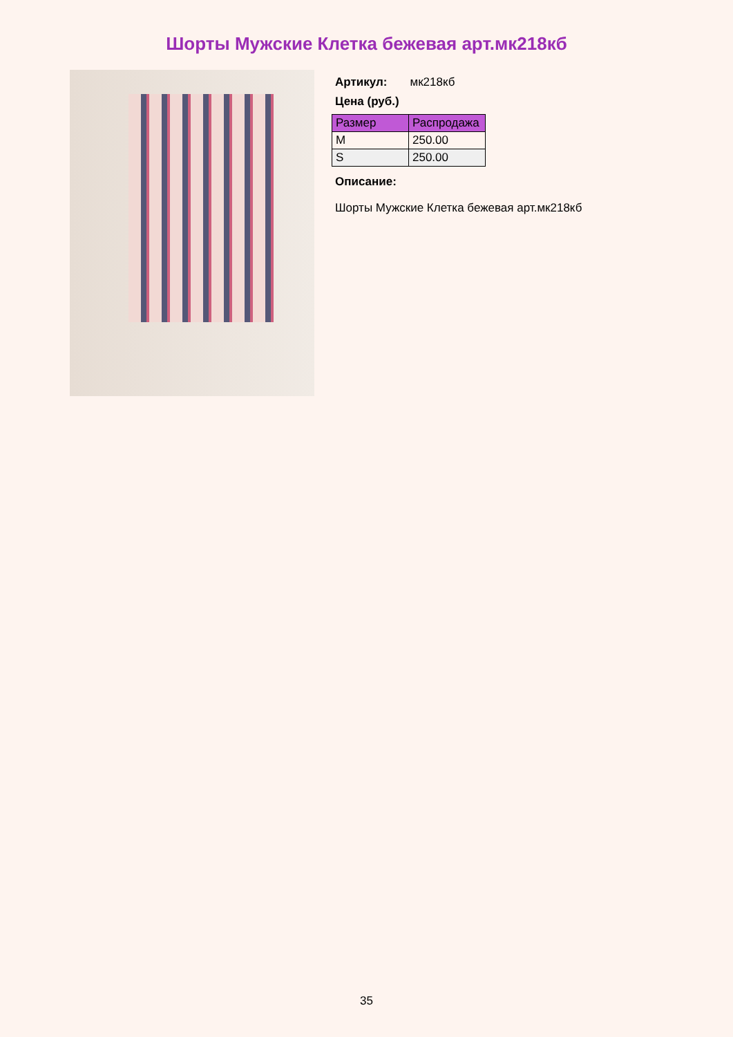Шорты Мужские Клетка бежевая арт.мк218кб
Артикул: мк218кб
Цена (руб.)
| Размер | Распродажа |
| --- | --- |
| M | 250.00 |
| S | 250.00 |
Описание:
Шорты Мужские Клетка бежевая арт.мк218кб
35